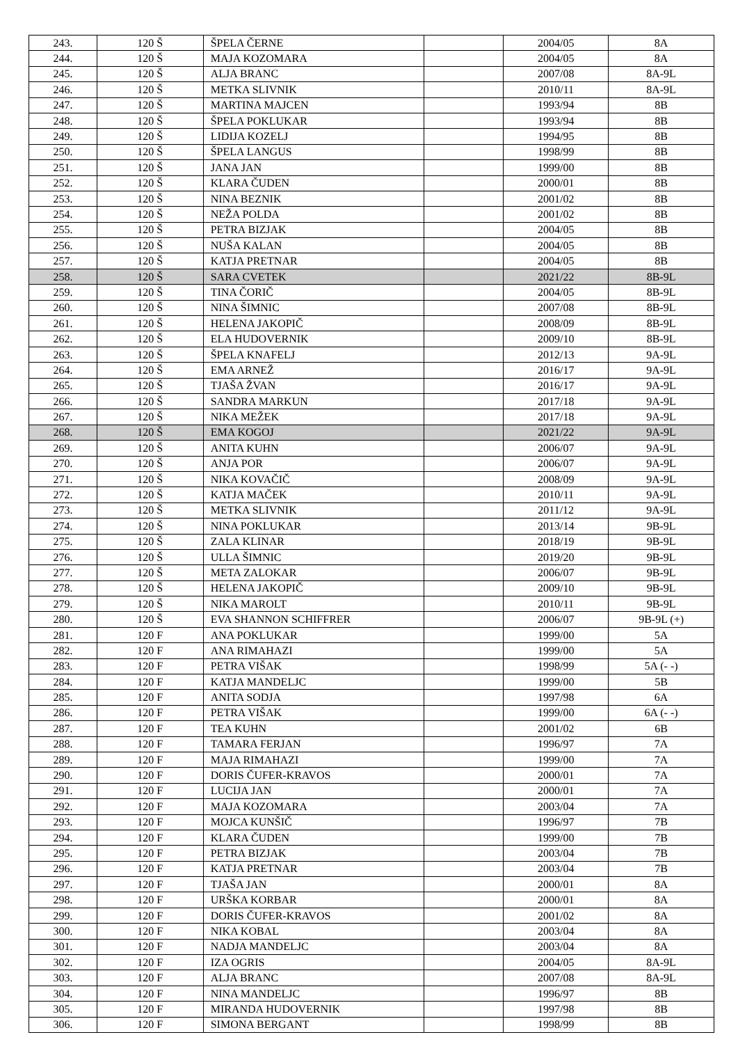| 243. | 120 Š | ŠPELA ČERNE | | 2004/05 | 8A |
| 244. | 120 Š | MAJA KOZOMARA | | 2004/05 | 8A |
| 245. | 120 Š | ALJA BRANC | | 2007/08 | 8A-9L |
| 246. | 120 Š | METKA SLIVNIK | | 2010/11 | 8A-9L |
| 247. | 120 Š | MARTINA MAJCEN | | 1993/94 | 8B |
| 248. | 120 Š | ŠPELA POKLUKAR | | 1993/94 | 8B |
| 249. | 120 Š | LIDIJA KOZELJ | | 1994/95 | 8B |
| 250. | 120 Š | ŠPELA LANGUS | | 1998/99 | 8B |
| 251. | 120 Š | JANA JAN | | 1999/00 | 8B |
| 252. | 120 Š | KLARA ČUDEN | | 2000/01 | 8B |
| 253. | 120 Š | NINA BEZNIK | | 2001/02 | 8B |
| 254. | 120 Š | NEŽA POLDA | | 2001/02 | 8B |
| 255. | 120 Š | PETRA BIZJAK | | 2004/05 | 8B |
| 256. | 120 Š | NUŠA KALAN | | 2004/05 | 8B |
| 257. | 120 Š | KATJA PRETNAR | | 2004/05 | 8B |
| 258. | 120 Š | SARA CVETEK | | 2021/22 | 8B-9L |
| 259. | 120 Š | TINA ČORIČ | | 2004/05 | 8B-9L |
| 260. | 120 Š | NINA ŠIMNIC | | 2007/08 | 8B-9L |
| 261. | 120 Š | HELENA JAKOPIČ | | 2008/09 | 8B-9L |
| 262. | 120 Š | ELA HUDOVERNIK | | 2009/10 | 8B-9L |
| 263. | 120 Š | ŠPELA KNAFELJ | | 2012/13 | 9A-9L |
| 264. | 120 Š | EMA ARNEŽ | | 2016/17 | 9A-9L |
| 265. | 120 Š | TJAŠA ŽVAN | | 2016/17 | 9A-9L |
| 266. | 120 Š | SANDRA MARKUN | | 2017/18 | 9A-9L |
| 267. | 120 Š | NIKA MEŽEK | | 2017/18 | 9A-9L |
| 268. | 120 Š | EMA KOGOJ | | 2021/22 | 9A-9L |
| 269. | 120 Š | ANITA KUHN | | 2006/07 | 9A-9L |
| 270. | 120 Š | ANJA POR | | 2006/07 | 9A-9L |
| 271. | 120 Š | NIKA KOVAČIČ | | 2008/09 | 9A-9L |
| 272. | 120 Š | KATJA MAČEK | | 2010/11 | 9A-9L |
| 273. | 120 Š | METKA SLIVNIK | | 2011/12 | 9A-9L |
| 274. | 120 Š | NINA POKLUKAR | | 2013/14 | 9B-9L |
| 275. | 120 Š | ZALA KLINAR | | 2018/19 | 9B-9L |
| 276. | 120 Š | ULLA ŠIMNIC | | 2019/20 | 9B-9L |
| 277. | 120 Š | META ZALOKAR | | 2006/07 | 9B-9L |
| 278. | 120 Š | HELENA JAKOPIČ | | 2009/10 | 9B-9L |
| 279. | 120 Š | NIKA MAROLT | | 2010/11 | 9B-9L |
| 280. | 120 Š | EVA SHANNON SCHIFFRER | | 2006/07 | 9B-9L (+) |
| 281. | 120 F | ANA POKLUKAR | | 1999/00 | 5A |
| 282. | 120 F | ANA RIMAHAZI | | 1999/00 | 5A |
| 283. | 120 F | PETRA VIŠAK | | 1998/99 | 5A (- -) |
| 284. | 120 F | KATJA MANDELJC | | 1999/00 | 5B |
| 285. | 120 F | ANITA SODJA | | 1997/98 | 6A |
| 286. | 120 F | PETRA VIŠAK | | 1999/00 | 6A (- -) |
| 287. | 120 F | TEA KUHN | | 2001/02 | 6B |
| 288. | 120 F | TAMARA FERJAN | | 1996/97 | 7A |
| 289. | 120 F | MAJA RIMAHAZI | | 1999/00 | 7A |
| 290. | 120 F | DORIS ČUFER-KRAVOS | | 2000/01 | 7A |
| 291. | 120 F | LUCIJA JAN | | 2000/01 | 7A |
| 292. | 120 F | MAJA KOZOMARA | | 2003/04 | 7A |
| 293. | 120 F | MOJCA KUNŠIČ | | 1996/97 | 7B |
| 294. | 120 F | KLARA ČUDEN | | 1999/00 | 7B |
| 295. | 120 F | PETRA BIZJAK | | 2003/04 | 7B |
| 296. | 120 F | KATJA PRETNAR | | 2003/04 | 7B |
| 297. | 120 F | TJAŠA JAN | | 2000/01 | 8A |
| 298. | 120 F | URŠKA KORBAR | | 2000/01 | 8A |
| 299. | 120 F | DORIS ČUFER-KRAVOS | | 2001/02 | 8A |
| 300. | 120 F | NIKA KOBAL | | 2003/04 | 8A |
| 301. | 120 F | NADJA MANDELJC | | 2003/04 | 8A |
| 302. | 120 F | IZA OGRIS | | 2004/05 | 8A-9L |
| 303. | 120 F | ALJA BRANC | | 2007/08 | 8A-9L |
| 304. | 120 F | NINA MANDELJC | | 1996/97 | 8B |
| 305. | 120 F | MIRANDA HUDOVERNIK | | 1997/98 | 8B |
| 306. | 120 F | SIMONA BERGANT | | 1998/99 | 8B |